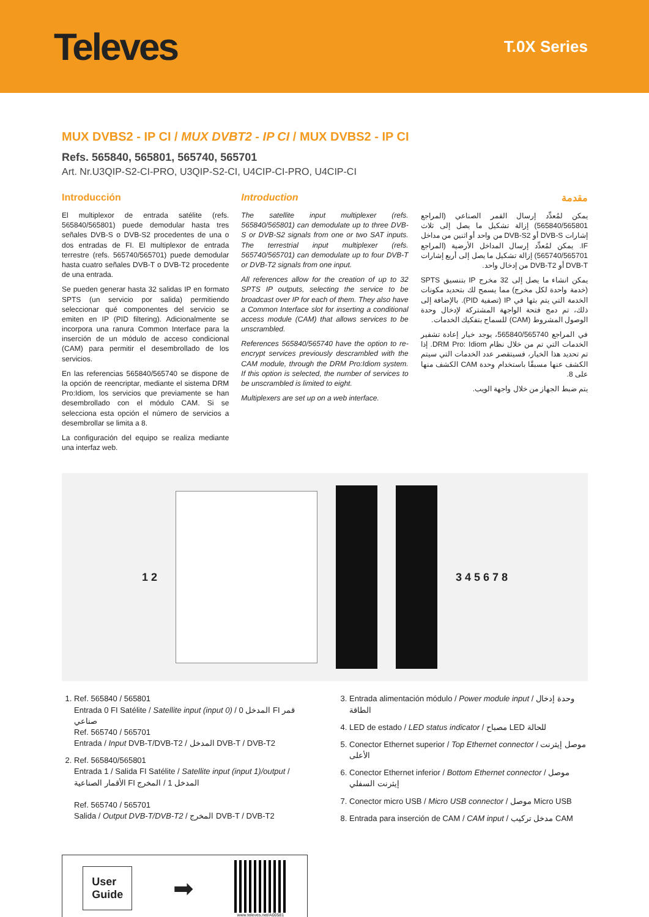Televes
T.0X Series
MUX DVBS2 - IP CI / MUX DVBT2 - IP CI / MUX DVBS2 - IP CI
Refs. 565840, 565801, 565740, 565701
Art. Nr.U3QIP-S2-CI-PRO, U3QIP-S2-CI, U4CIP-CI-PRO, U4CIP-CI
Introducción
El multiplexor de entrada satélite (refs. 565840/565801) puede demodular hasta tres señales DVB-S o DVB-S2 procedentes de una o dos entradas de FI. El multiplexor de entrada terrestre (refs. 565740/565701) puede demodular hasta cuatro señales DVB-T o DVB-T2 procedente de una entrada.
Se pueden generar hasta 32 salidas IP en formato SPTS (un servicio por salida) permitiendo seleccionar qué componentes del servicio se emiten en IP (PID filtering). Adicionalmente se incorpora una ranura Common Interface para la inserción de un módulo de acceso condicional (CAM) para permitir el desembrollado de los servicios.
En las referencias 565840/565740 se dispone de la opción de reencriptar, mediante el sistema DRM Pro:Idiom, los servicios que previamente se han desembrollado con el módulo CAM. Si se selecciona esta opción el número de servicios a desembrollar se limita a 8.
La configuración del equipo se realiza mediante una interfaz web.
Introduction
The satellite input multiplexer (refs. 565840/565801) can demodulate up to three DVB-S or DVB-S2 signals from one or two SAT inputs. The terrestrial input multiplexer (refs. 565740/565701) can demodulate up to four DVB-T or DVB-T2 signals from one input.
All references allow for the creation of up to 32 SPTS IP outputs, selecting the service to be broadcast over IP for each of them. They also have a Common Interface slot for inserting a conditional access module (CAM) that allows services to be unscrambled.
References 565840/565740 have the option to re-encrypt services previously descrambled with the CAM module, through the DRM Pro:Idiom system. If this option is selected, the number of services to be unscrambled is limited to eight.
Multiplexers are set up on a web interface.
مقدمة
يمكن لمُعدِّد إرسال القمر الصناعي (المراجع 565840/565801) إزالة تشكيل ما يصل إلى ثلاث إشارات DVB-S أو DVB-S2 من واحد أو اثنين من مداخل IF. يمكن لمُعدِّد إرسال المداخل الأرضية (المراجع 565740/565701) إزالة تشكيل ما يصل إلى أربع إشارات DVB-T أو DVB-T2 من إدخال واحد.
يمكن انشاء ما يصل إلى 32 مخرج IP بتنسيق SPTS (خدمة واحدة لكل مخرج) مما يسمح لك بتحديد مكونات الخدمة التي يتم بثها في IP (تصفية PID). بالإضافة إلى ذلك، تم دمج فتحة الواجهة المشتركة لإدخال وحدة الوصول المشروط (CAM) للسماح بتفكيك الخدمات.
في المراجع 565840/565740، يوجد خيار إعادة تشفير الخدمات التي تم من خلال نظام DRM Pro: Idiom. إذا تم تحديد هذا الخيار، فسيتقصر عدد الخدمات التي سيتم الكشف عنها مسبقًا باستخدام وحدة CAM الكشف منها على 8.
يتم ضبط الجهاز من خلال واجهة الويب.
1 2 3 4 5 6 7 8
1. Ref. 565840 / 565801
Entrada 0 FI Satélite / Satellite input (input 0) / المدخل 0 FI قمر صناعي
Ref. 565740 / 565701
Entrada / Input DVB-T/DVB-T2 / المدخل DVB-T / DVB-T2
2. Ref. 565840/565801
Entrada 1 / Salida FI Satélite / Satellite input (input 1)/output / الأقمار الصناعية FI المدخل 1 / المخرج
Ref. 565740 / 565701
Salida / Output DVB-T/DVB-T2 / المخرج DVB-T / DVB-T2
3. Entrada alimentación módulo / Power module input / وحدة إدخال الطاقة
4. LED de estado / LED status indicator / مصباح LED للحالة
5. Conector Ethernet superior / Top Ethernet connector / موصل إيثرنت الأعلى
6. Conector Ethernet inferior / Bottom Ethernet connector / موصل إيثرنت السفلي
7. Conector micro USB / Micro USB connector / موصل Micro USB
8. Entrada para inserción de CAM / CAM input / مدخل تركيب CAM
User
Guide
➡
www.televes.net/A00581